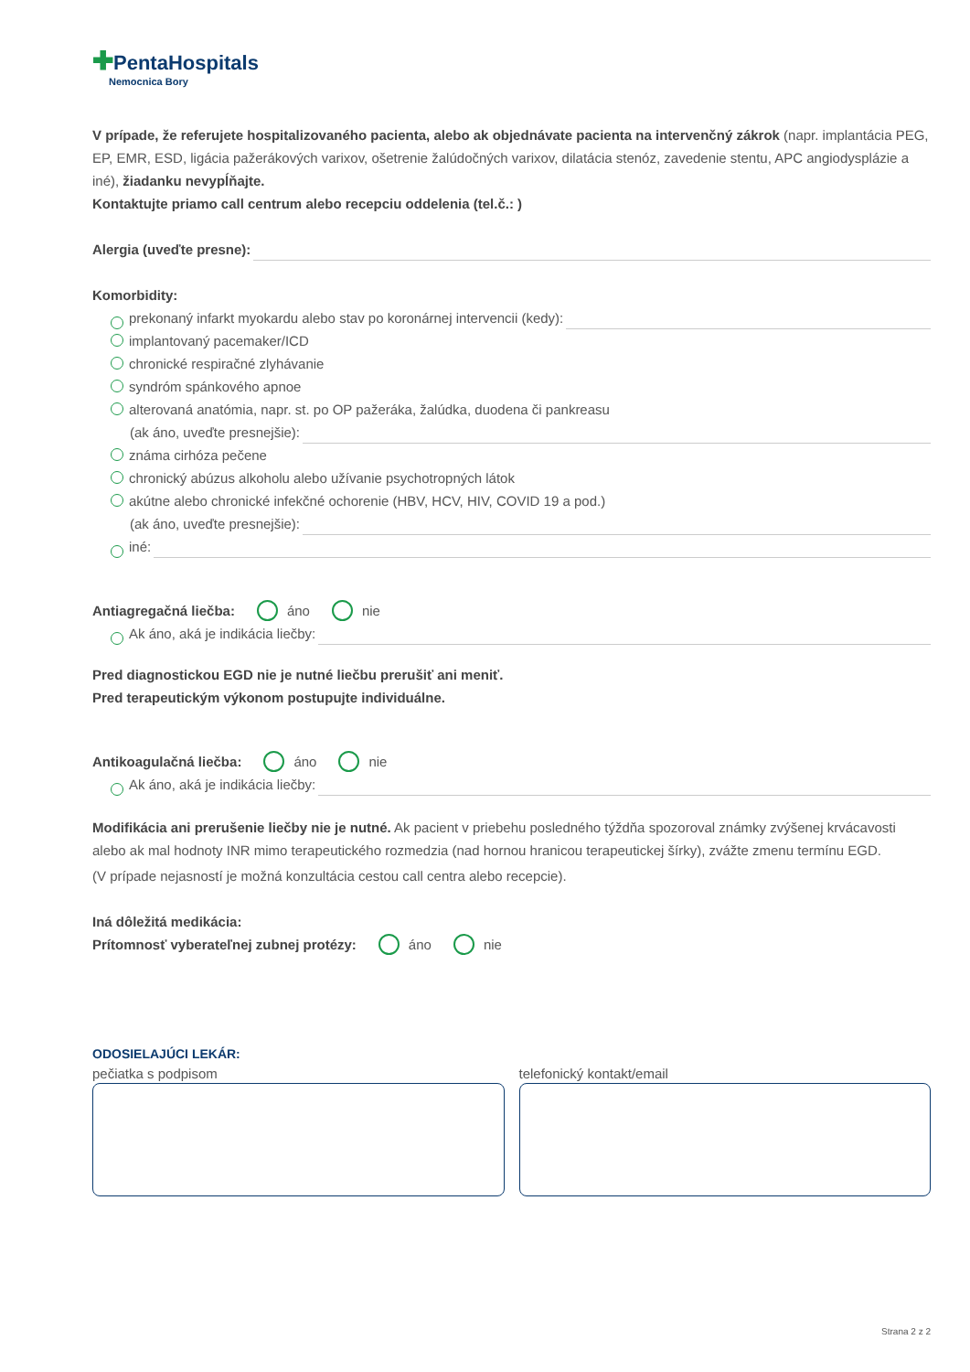✚PentaHospitals
Nemocnica Bory
V prípade, že referujete hospitalizovaného pacienta, alebo ak objednávate pacienta na intervenčný zákrok (napr. implantácia PEG, EP, EMR, ESD, ligácia pažerákových varixov, ošetrenie žalúdočných varixov, dilatácia stenóz, zavedenie stentu, APC angiodysplázie a iné), žiadanku nevypĺňajte.
Kontaktujte priamo call centrum alebo recepciu oddelenia (tel.č.: )
Alergia (uveďte presne):
Komorbidity:
prekonaný infarkt myokardu alebo stav po koronárnej intervencii (kedy):
implantovaný pacemaker/ICD
chronické respiračné zlyhávanie
syndróm spánkového apnoe
alterovaná anatómia, napr. st. po OP pažeráka, žalúdka, duodena či pankreasu
(ak áno, uveďte presnejšie):
známa cirhóza pečene
chronický abúzus alkoholu alebo užívanie psychotropných látok
akútne alebo chronické infekčné ochorenie (HBV, HCV, HIV, COVID 19 a pod.)
(ak áno, uveďte presnejšie):
iné:
Antiagregačná liečba: áno nie
Ak áno, aká je indikácia liečby:
Pred diagnostickou EGD nie je nutné liečbu prerušiť ani meniť.
Pred terapeutickým výkonom postupujte individuálne.
Antikoagulačná liečba: áno nie
Ak áno, aká je indikácia liečby:
Modifikácia ani prerušenie liečby nie je nutné. Ak pacient v priebehu posledného týždňa spozoroval známky zvýšenej krvácavosti alebo ak mal hodnoty INR mimo terapeutického rozmedzia (nad hornou hranicou terapeutickej šírky), zvážte zmenu termínu EGD.
(V prípade nejasností je možná konzultácia cestou call centra alebo recepcie).
Iná dôležitá medikácia:
Prítomnosť vyberateľnej zubnej protézy: áno nie
ODOSIELAJÚCI LEKÁR:
pečiatka s podpisom telefonický kontakt/email
Strana 2 z 2